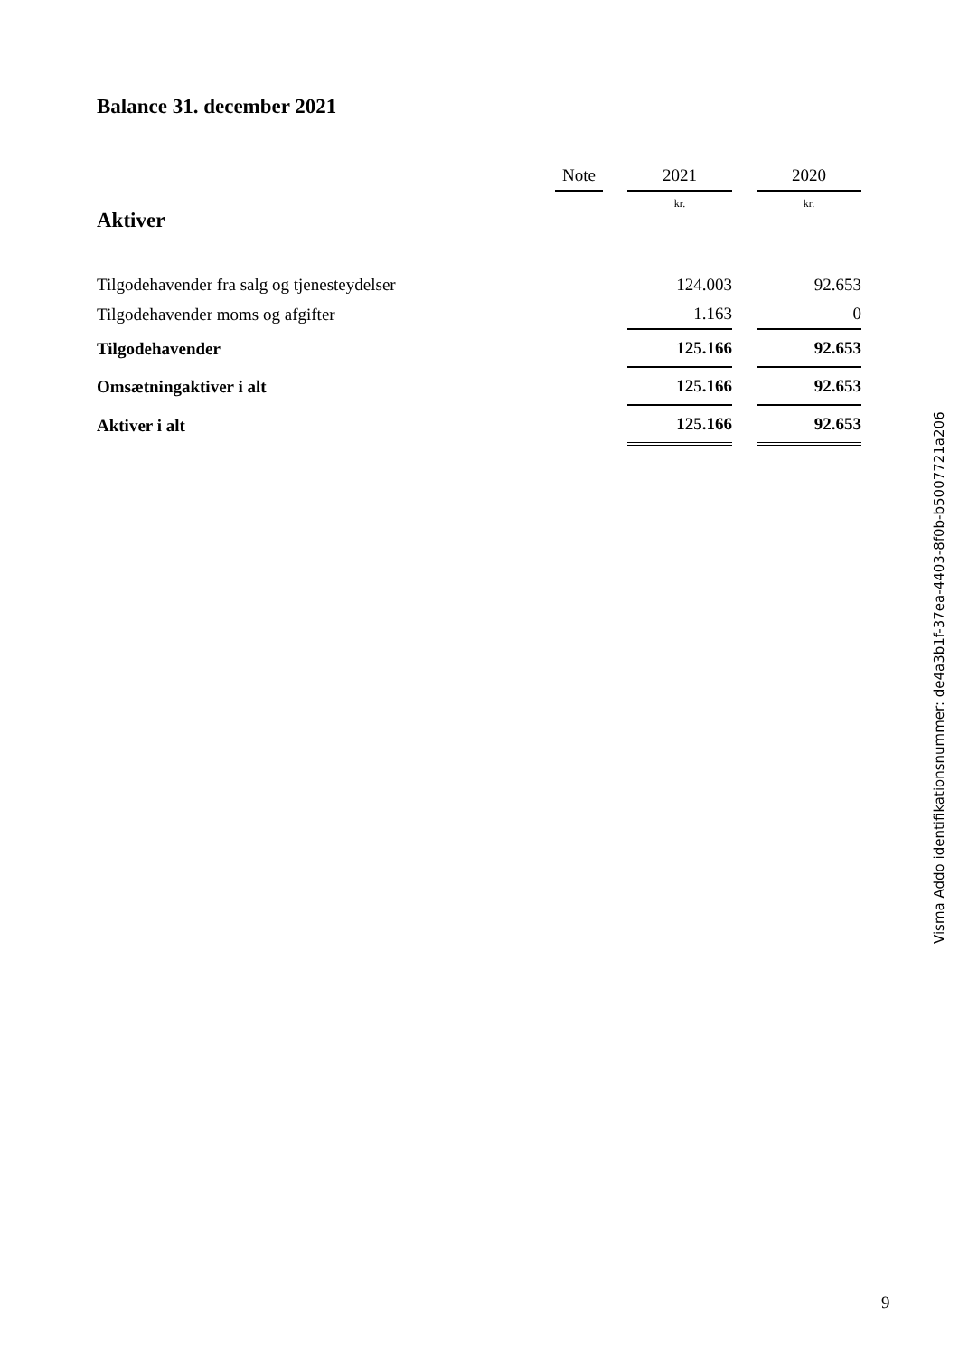Balance 31. december 2021
| | Note | | 2021 | | 2020 |
| --- | --- | --- | --- | --- | --- |
| Aktiver | | | kr. | | kr. |
| Tilgodehavender fra salg og tjenesteydelser | | | 124.003 | | 92.653 |
| Tilgodehavender moms og afgifter | | | 1.163 | | 0 |
| Tilgodehavender | | | 125.166 | | 92.653 |
| Omsætningaktiver i alt | | | 125.166 | | 92.653 |
| Aktiver i alt | | | 125.166 | | 92.653 |
Visma Addo identifikationsnummer: de4a3b1f-37ea-4403-8f0b-b5007721a206
9